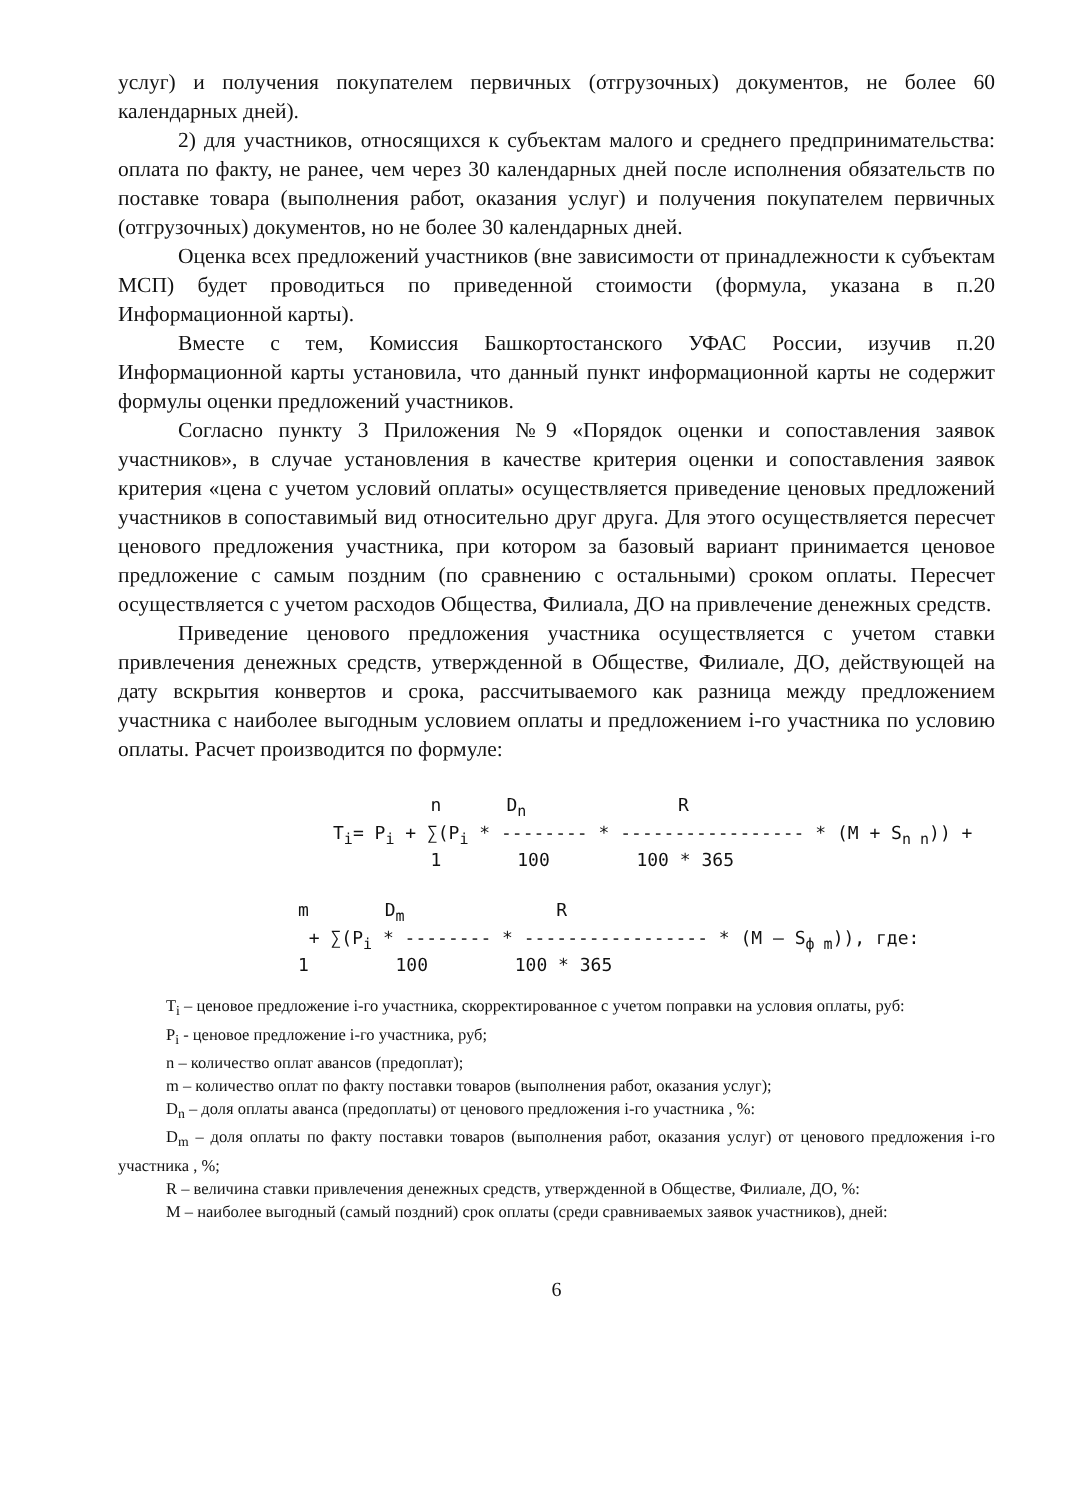услуг) и получения покупателем первичных (отгрузочных) документов, не более 60 календарных дней).
2) для участников, относящихся к субъектам малого и среднего предпринимательства: оплата по факту, не ранее, чем через 30 календарных дней после исполнения обязательств по поставке товара (выполнения работ, оказания услуг) и получения покупателем первичных (отгрузочных) документов, но не более 30 календарных дней.
Оценка всех предложений участников (вне зависимости от принадлежности к субъектам МСП) будет проводиться по приведенной стоимости (формула, указана в п.20 Информационной карты).
Вместе с тем, Комиссия Башкортостанского УФАС России, изучив п.20 Информационной карты установила, что данный пункт информационной карты не содержит формулы оценки предложений участников.
Согласно пункту 3 Приложения №9 «Порядок оценки и сопоставления заявок участников», в случае установления в качестве критерия оценки и сопоставления заявок критерия «цена с учетом условий оплаты» осуществляется приведение ценовых предложений участников в сопоставимый вид относительно друг друга. Для этого осуществляется пересчет ценового предложения участника, при котором за базовый вариант принимается ценовое предложение с самым поздним (по сравнению с остальными) сроком оплаты. Пересчет осуществляется с учетом расходов Общества, Филиала, ДО на привлечение денежных средств.
Приведение ценового предложения участника осуществляется с учетом ставки привлечения денежных средств, утвержденной в Обществе, Филиале, ДО, действующей на дату вскрытия конвертов и срока, рассчитываемого как разница между предложением участника с наиболее выгодным условием оплаты и предложением i-го участника по условию оплаты. Расчет производится по формуле:
         n      Dn              R
Ti= Pi + ∑(Pi * -------- * ----------------- * (M + Sn n)) +
         1       100        100 * 365
m       Dm              R
 + ∑(Pi * -------- * ----------------- * (M – Sф m)), где:
1        100        100 * 365
T<sub>i</sub> – ценовое предложение i-го участника, скорректированное с учетом поправки на условия оплаты, руб:
P<sub>i</sub> - ценовое предложение i-го участника, руб;
n – количество оплат авансов (предоплат);
m – количество оплат по факту поставки товаров (выполнения работ, оказания услуг);
D<sub>n</sub> – доля оплаты аванса (предоплаты) от ценового предложения i-го участника , %:
D<sub>m</sub> – доля оплаты по факту поставки товаров (выполнения работ, оказания услуг) от ценового предложения i-го участника , %;
R – величина ставки привлечения денежных средств, утвержденной в Обществе, Филиале, ДО, %:
M – наиболее выгодный (самый поздний) срок оплаты (среди сравниваемых заявок участников), дней:
6